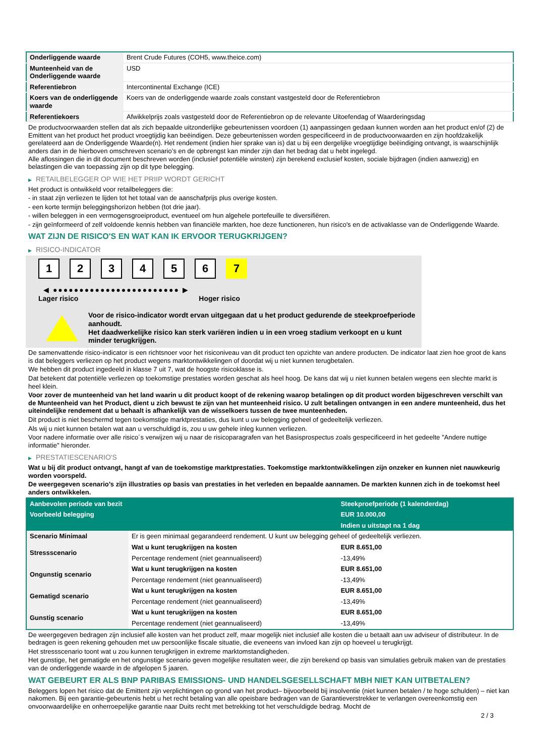| Onderliggende waarde | Brent Crude Futures (COH5, www.theice.com) |
| Munteenheid van de Onderliggende waarde | USD |
| Referentiebron | Intercontinental Exchange (ICE) |
| Koers van de onderliggende waarde | Koers van de onderliggende waarde zoals constant vastgesteld door de Referentiebron |
| Referentiekoers | Afwikkelprijs zoals vastgesteld door de Referentiebron op de relevante Uitoefendag of Waarderingsdag |
De productvoorwaarden stellen dat als zich bepaalde uitzonderlijke gebeurtenissen voordoen (1) aanpassingen gedaan kunnen worden aan het product en/of (2) de Emittent van het product het product vroegtijdig kan beëindigen. Deze gebeurtenissen worden gespecificeerd in de productvoorwaarden en zijn hoofdzakelijk gerelateerd aan de Onderliggende Waarde(n). Het rendement (indien hier sprake van is) dat u bij een dergelijke vroegtijdige beëindiging ontvangt, is waarschijnlijk anders dan in de hierboven omschreven scenario’s en de opbrengst kan minder zijn dan het bedrag dat u hebt ingelegd.
Alle aflossingen die in dit document beschreven worden (inclusief potentiële winsten) zijn berekend exclusief kosten, sociale bijdragen (indien aanwezig) en belastingen die van toepassing zijn op dit type belegging.
▶ RETAILBELEGGER OP WIE HET PRIIP WORDT GERICHT
Het product is ontwikkeld voor retailbeleggers die:
- in staat zijn verliezen te lijden tot het totaal van de aanschafprijs plus overige kosten.
- een korte termijn beleggingshorizon hebben (tot drie jaar).
- willen beleggen in een vermogensgroeiproduct, eventueel om hun algehele portefeuille te diversifiëren.
- zijn geïnformeerd of zelf voldoende kennis hebben van financiële markten, hoe deze functioneren, hun risico's en de activaklasse van de Onderliggende Waarde.
WAT ZIJN DE RISICO'S EN WAT KAN IK ERVOOR TERUGKRIJGEN?
▶ RISICO-INDICATOR
123456 7
◀ ●●●●●●●●●●●●●●●●●●●●●●●● ▶
Lager risico Hoger risico
Voor de risico-indicator wordt ervan uitgegaan dat u het product gedurende de steekproefperiode aanhoudt.
Het daadwerkelijke risico kan sterk variëren indien u in een vroeg stadium verkoopt en u kunt minder terugkrijgen.
De samenvattende risico-indicator is een richtsnoer voor het risiconiveau van dit product ten opzichte van andere producten. De indicator laat zien hoe groot de kans is dat beleggers verliezen op het product wegens marktontwikkelingen of doordat wij u niet kunnen terugbetalen.
We hebben dit product ingedeeld in klasse 7 uit 7, wat de hoogste risicoklasse is.
Dat betekent dat potentiële verliezen op toekomstige prestaties worden geschat als heel hoog. De kans dat wij u niet kunnen betalen wegens een slechte markt is heel klein.
Voor zover de munteenheid van het land waarin u dit product koopt of de rekening waarop betalingen op dit product worden bijgeschreven verschilt van de Munteenheid van het Product, dient u zich bewust te zijn van het munteenheid risico. U zult betalingen ontvangen in een andere munteenheid, dus het uiteindelijke rendement dat u behaalt is afhankelijk van de wisselkoers tussen de twee munteenheden.
Dit product is niet beschermd tegen toekomstige marktprestaties, dus kunt u uw belegging geheel of gedeeltelijk verliezen.
Als wij u niet kunnen betalen wat aan u verschuldigd is, zou u uw gehele inleg kunnen verliezen.
Voor nadere informatie over alle risico´s verwijzen wij u naar de risicoparagrafen van het Basisprospectus zoals gespecificeerd in het gedeelte "Andere nuttige informatie" hieronder.
▶ PRESTATIESCENARIO'S
Wat u bij dit product ontvangt, hangt af van de toekomstige marktprestaties. Toekomstige marktontwikkelingen zijn onzeker en kunnen niet nauwkeurig worden voorspeld.
De weergegeven scenario’s zijn illustraties op basis van prestaties in het verleden en bepaalde aannamen. De markten kunnen zich in de toekomst heel anders ontwikkelen.
| Aanbevolen periode van bezit | | Steekproefperiode (1 kalenderdag) |
| --- | --- | --- |
| Voorbeeld belegging | | EUR 10.000,00 |
| | | Indien u uitstapt na 1 dag |
| Scenario Minimaal | Er is geen minimaal gegarandeerd rendement. U kunt uw belegging geheel of gedeeltelijk verliezen. | |
| Stressscenario | Wat u kunt terugkrijgen na kosten | EUR 8.651,00 |
| | Percentage rendement (niet geannualiseerd) | -13,49% |
| Ongunstig scenario | Wat u kunt terugkrijgen na kosten | EUR 8.651,00 |
| | Percentage rendement (niet geannualiseerd) | -13,49% |
| Gematigd scenario | Wat u kunt terugkrijgen na kosten | EUR 8.651,00 |
| | Percentage rendement (niet geannualiseerd) | -13,49% |
| Gunstig scenario | Wat u kunt terugkrijgen na kosten | EUR 8.651,00 |
| | Percentage rendement (niet geannualiseerd) | -13,49% |
De weergegeven bedragen zijn inclusief alle kosten van het product zelf, maar mogelijk niet inclusief alle kosten die u betaalt aan uw adviseur of distributeur. In de bedragen is geen rekening gehouden met uw persoonlijke fiscale situatie, die eveneens van invloed kan zijn op hoeveel u terugkrijgt.
Het stressscenario toont wat u zou kunnen terugkrijgen in extreme marktomstandigheden.
Het gunstige, het gematigde en het ongunstige scenario geven mogelijke resultaten weer, die zijn berekend op basis van simulaties gebruik maken van de prestaties van de onderliggende waarde in de afgelopen 5 jaaren.
WAT GEBEURT ER ALS BNP PARIBAS EMISSIONS- UND HANDELSGESELLSCHAFT MBH NIET KAN UITBETALEN?
Beleggers lopen het risico dat de Emittent zijn verplichtingen op grond van het product– bijvoorbeeld bij insolventie (niet kunnen betalen / te hoge schulden) – niet kan nakomen. Bij een garantie-gebeurtenis hebt u het recht betaling van alle opeisbare bedragen van de Garantieverstrekker te verlangen overeenkomstig een onvoorwaardelijke en onherroepelijke garantie naar Duits recht met betrekking tot het verschuldigde bedrag. Mocht de
2 / 3